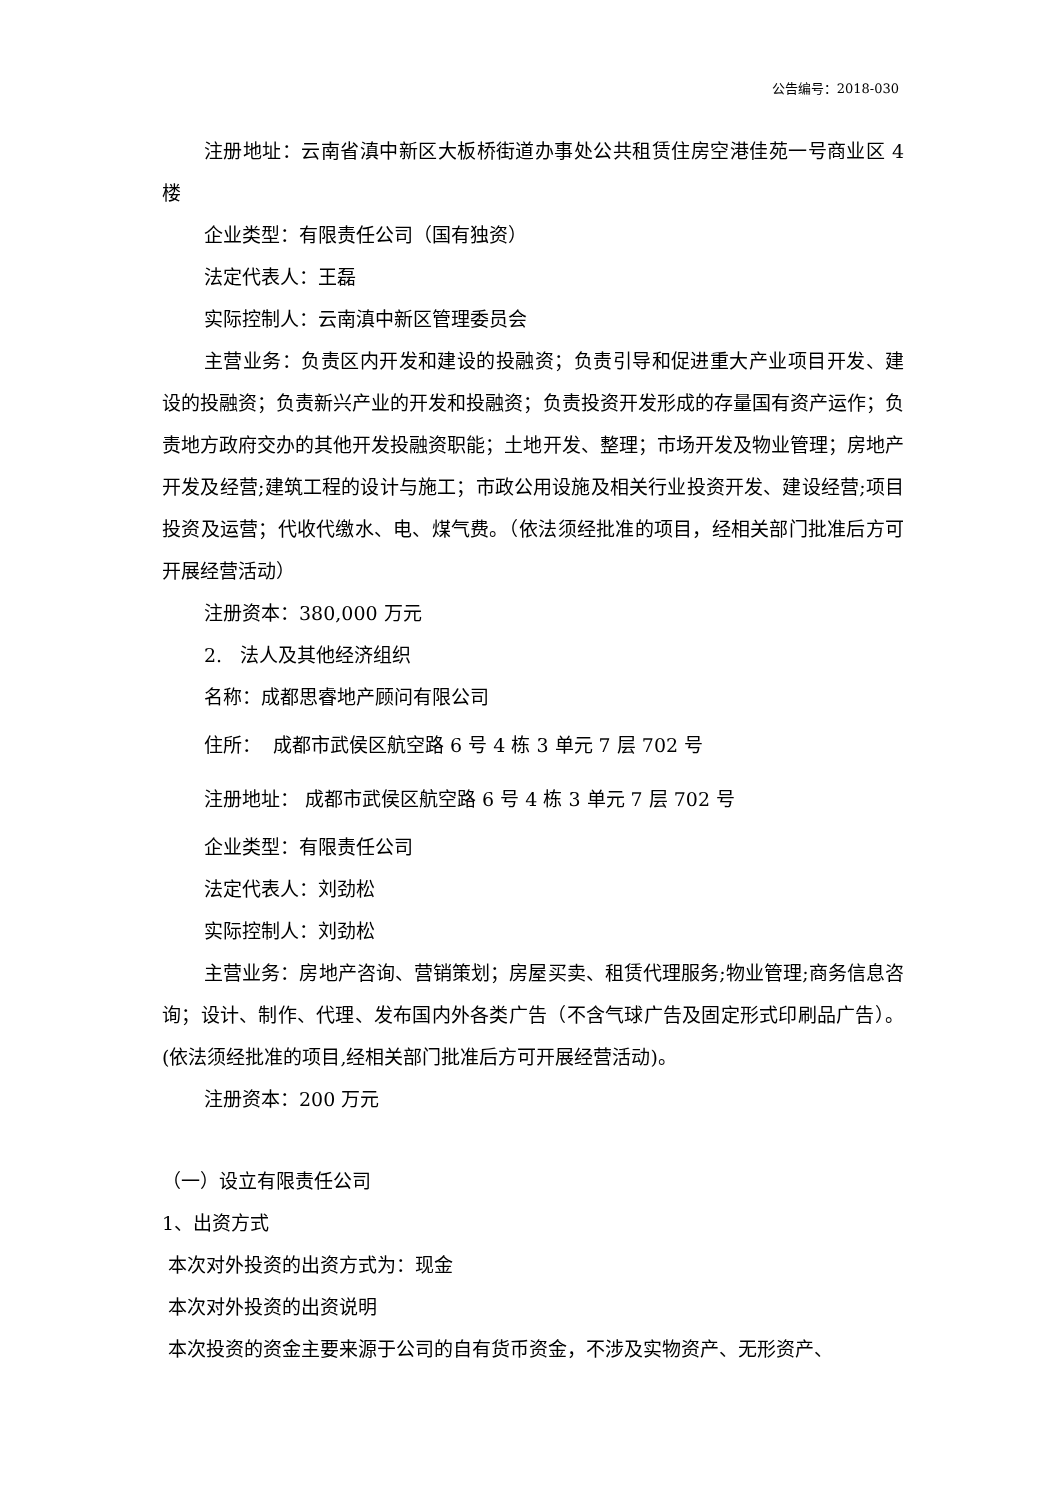公告编号：2018-030
注册地址：云南省滇中新区大板桥街道办事处公共租赁住房空港佳苑一号商业区 4 楼
企业类型：有限责任公司（国有独资）
法定代表人：王磊
实际控制人：云南滇中新区管理委员会
主营业务：负责区内开发和建设的投融资；负责引导和促进重大产业项目开发、建设的投融资；负责新兴产业的开发和投融资；负责投资开发形成的存量国有资产运作；负责地方政府交办的其他开发投融资职能；土地开发、整理；市场开发及物业管理；房地产开发及经营;建筑工程的设计与施工；市政公用设施及相关行业投资开发、建设经营;项目投资及运营；代收代缴水、电、煤气费。（依法须经批准的项目，经相关部门批准后方可开展经营活动）
注册资本：380,000 万元
2. 法人及其他经济组织
名称：成都思睿地产顾问有限公司
住所： 成都市武侯区航空路 6 号 4 栋 3 单元 7 层 702 号
注册地址： 成都市武侯区航空路 6 号 4 栋 3 单元 7 层 702 号
企业类型：有限责任公司
法定代表人：刘劲松
实际控制人：刘劲松
主营业务：房地产咨询、营销策划；房屋买卖、租赁代理服务;物业管理;商务信息咨询；设计、制作、代理、发布国内外各类广告（不含气球广告及固定形式印刷品广告）。(依法须经批准的项目,经相关部门批准后方可开展经营活动)。
注册资本：200 万元
（一）设立有限责任公司
1、出资方式
本次对外投资的出资方式为：现金
本次对外投资的出资说明
本次投资的资金主要来源于公司的自有货币资金，不涉及实物资产、无形资产、